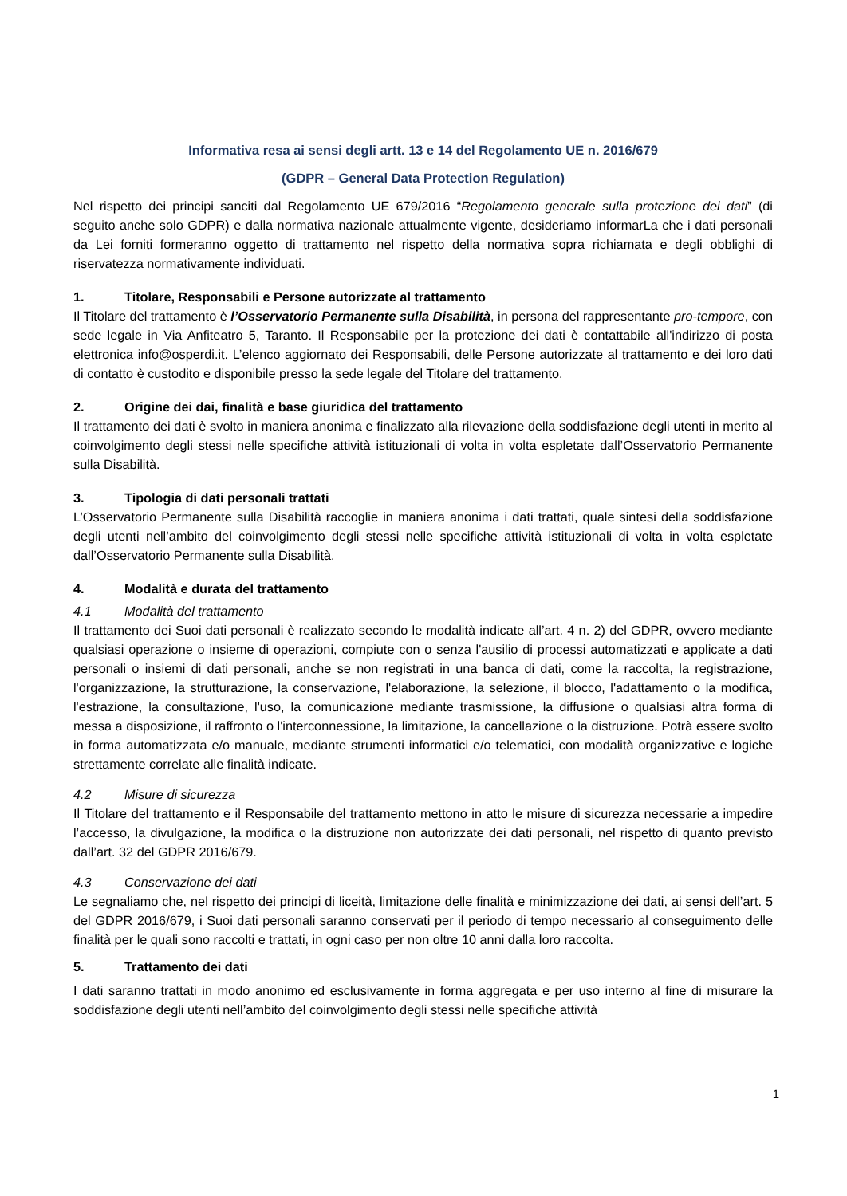Informativa resa ai sensi degli artt. 13 e 14 del Regolamento UE n. 2016/679
(GDPR – General Data Protection Regulation)
Nel rispetto dei principi sanciti dal Regolamento UE 679/2016 “Regolamento generale sulla protezione dei dati” (di seguito anche solo GDPR) e dalla normativa nazionale attualmente vigente, desideriamo informarLa che i dati personali da Lei forniti formeranno oggetto di trattamento nel rispetto della normativa sopra richiamata e degli obblighi di riservatezza normativamente individuati.
1. Titolare, Responsabili e Persone autorizzate al trattamento
Il Titolare del trattamento è l’Osservatorio Permanente sulla Disabilità, in persona del rappresentante pro-tempore, con sede legale in Via Anfiteatro 5, Taranto. Il Responsabile per la protezione dei dati è contattabile all'indirizzo di posta elettronica info@osperdi.it. L’elenco aggiornato dei Responsabili, delle Persone autorizzate al trattamento e dei loro dati di contatto è custodito e disponibile presso la sede legale del Titolare del trattamento.
2. Origine dei dai, finalità e base giuridica del trattamento
Il trattamento dei dati è svolto in maniera anonima e finalizzato alla rilevazione della soddisfazione degli utenti in merito al coinvolgimento degli stessi nelle specifiche attività istituzionali di volta in volta espletate dall’Osservatorio Permanente sulla Disabilità.
3. Tipologia di dati personali trattati
L’Osservatorio Permanente sulla Disabilità raccoglie in maniera anonima i dati trattati, quale sintesi della soddisfazione degli utenti nell’ambito del coinvolgimento degli stessi nelle specifiche attività istituzionali di volta in volta espletate dall’Osservatorio Permanente sulla Disabilità.
4. Modalità e durata del trattamento
4.1 Modalità del trattamento
Il trattamento dei Suoi dati personali è realizzato secondo le modalità indicate all’art. 4 n. 2) del GDPR, ovvero mediante qualsiasi operazione o insieme di operazioni, compiute con o senza l'ausilio di processi automatizzati e applicate a dati personali o insiemi di dati personali, anche se non registrati in una banca di dati, come la raccolta, la registrazione, l'organizzazione, la strutturazione, la conservazione, l'elaborazione, la selezione, il blocco, l'adattamento o la modifica, l'estrazione, la consultazione, l'uso, la comunicazione mediante trasmissione, la diffusione o qualsiasi altra forma di messa a disposizione, il raffronto o l'interconnessione, la limitazione, la cancellazione o la distruzione. Potrà essere svolto in forma automatizzata e/o manuale, mediante strumenti informatici e/o telematici, con modalità organizzative e logiche strettamente correlate alle finalità indicate.
4.2 Misure di sicurezza
Il Titolare del trattamento e il Responsabile del trattamento mettono in atto le misure di sicurezza necessarie a impedire l’accesso, la divulgazione, la modifica o la distruzione non autorizzate dei dati personali, nel rispetto di quanto previsto dall’art. 32 del GDPR 2016/679.
4.3 Conservazione dei dati
Le segnaliamo che, nel rispetto dei principi di liceità, limitazione delle finalità e minimizzazione dei dati, ai sensi dell’art. 5 del GDPR 2016/679, i Suoi dati personali saranno conservati per il periodo di tempo necessario al conseguimento delle finalità per le quali sono raccolti e trattati, in ogni caso per non oltre 10 anni dalla loro raccolta.
5. Trattamento dei dati
I dati saranno trattati in modo anonimo ed esclusivamente in forma aggregata e per uso interno al fine di misurare la soddisfazione degli utenti nell’ambito del coinvolgimento degli stessi nelle specifiche attività
1